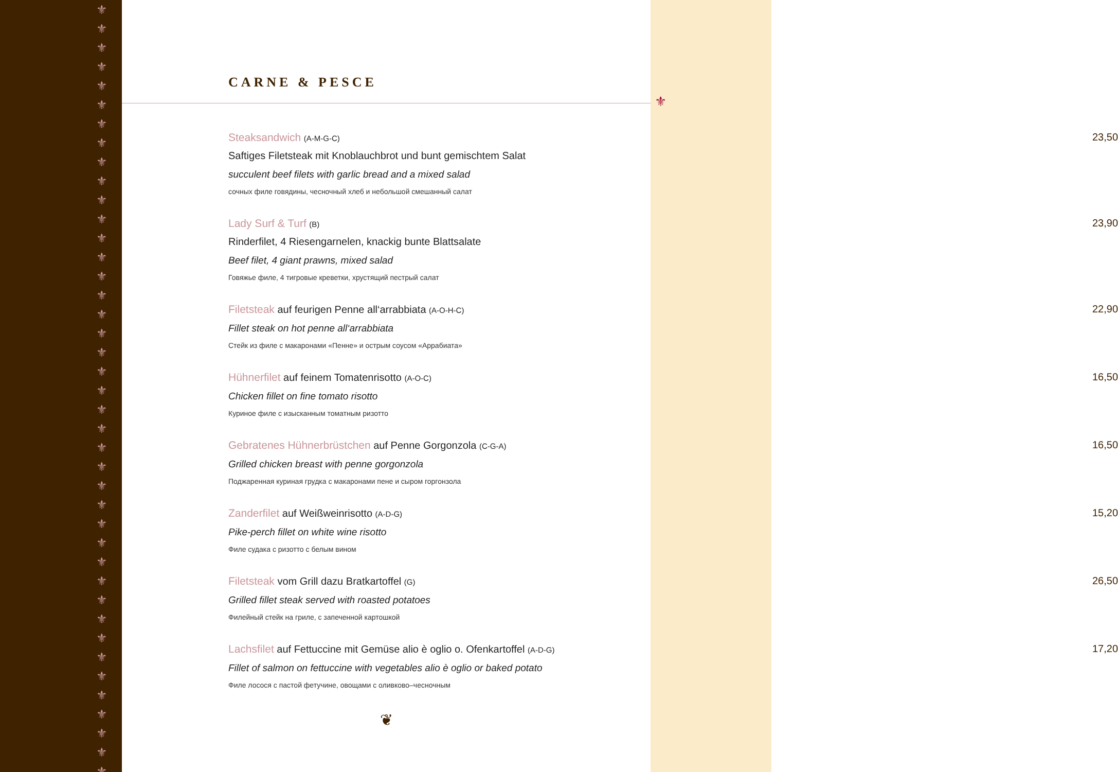⚜
⚜
⚜
⚜
⚜
⚜
⚜
⚜
⚜
⚜
⚜
⚜
⚜
⚜
⚜
⚜
⚜
⚜
⚜
⚜
⚜
⚜
⚜
⚜
⚜
⚜
⚜
⚜
⚜
⚜
⚜
⚜
⚜
⚜
⚜
⚜
⚜
⚜
⚜
⚜
⚜
CARNE & PESCE
Steaksandwich (A-M-G-C)
Saftiges Filetsteak mit Knoblauchbrot und bunt gemischtem Salat
succulent beef filets with garlic bread and a mixed salad
сочных филе говядины, чесночный хлеб и небольшой смешанный салат
23,50
Lady Surf & Turf (B)
Rinderfilet, 4 Riesengarnelen, knackig bunte Blattsalate
Beef filet, 4 giant prawns, mixed salad
Говяжье филе, 4 тигровые креветки, хрустящий пестрый салат
23,90
Filetsteak auf feurigen Penne all‘arrabbiata (A-O-H-C)
Fillet steak on hot penne all‘arrabbiata
Стейк из филе с макаронами «Пенне» и острым соусом «Аррабиата»
22,90
Hühnerfilet auf feinem Tomatenrisotto (A-O-C)
Chicken fillet on fine tomato risotto
Куриное филе с изысканным томатным ризотто
16,50
Gebratenes Hühnerbrüstchen auf Penne Gorgonzola (C-G-A)
Grilled chicken breast with penne gorgonzola
Поджаренная куриная грудка с макаронами пене и сыром горгонзола
16,50
Zanderfilet auf Weißweinrisotto (A-D-G)
Pike-perch fillet on white wine risotto
Филе судака с ризотто с белым вином
15,20
Filetsteak vom Grill dazu Bratkartoffel (G)
Grilled fillet steak served with roasted potatoes
Филейный стейк на гриле, с запеченной картошкой
26,50
Lachsfilet auf Fettuccine mit Gemüse alio è oglio o. Ofenkartoffel (A-D-G)
Fillet of salmon on fettuccine with vegetables alio è oglio or baked potato
Филе лосося с пастой фетучине, овощами с оливково–чесночным
17,20
❦
⚜